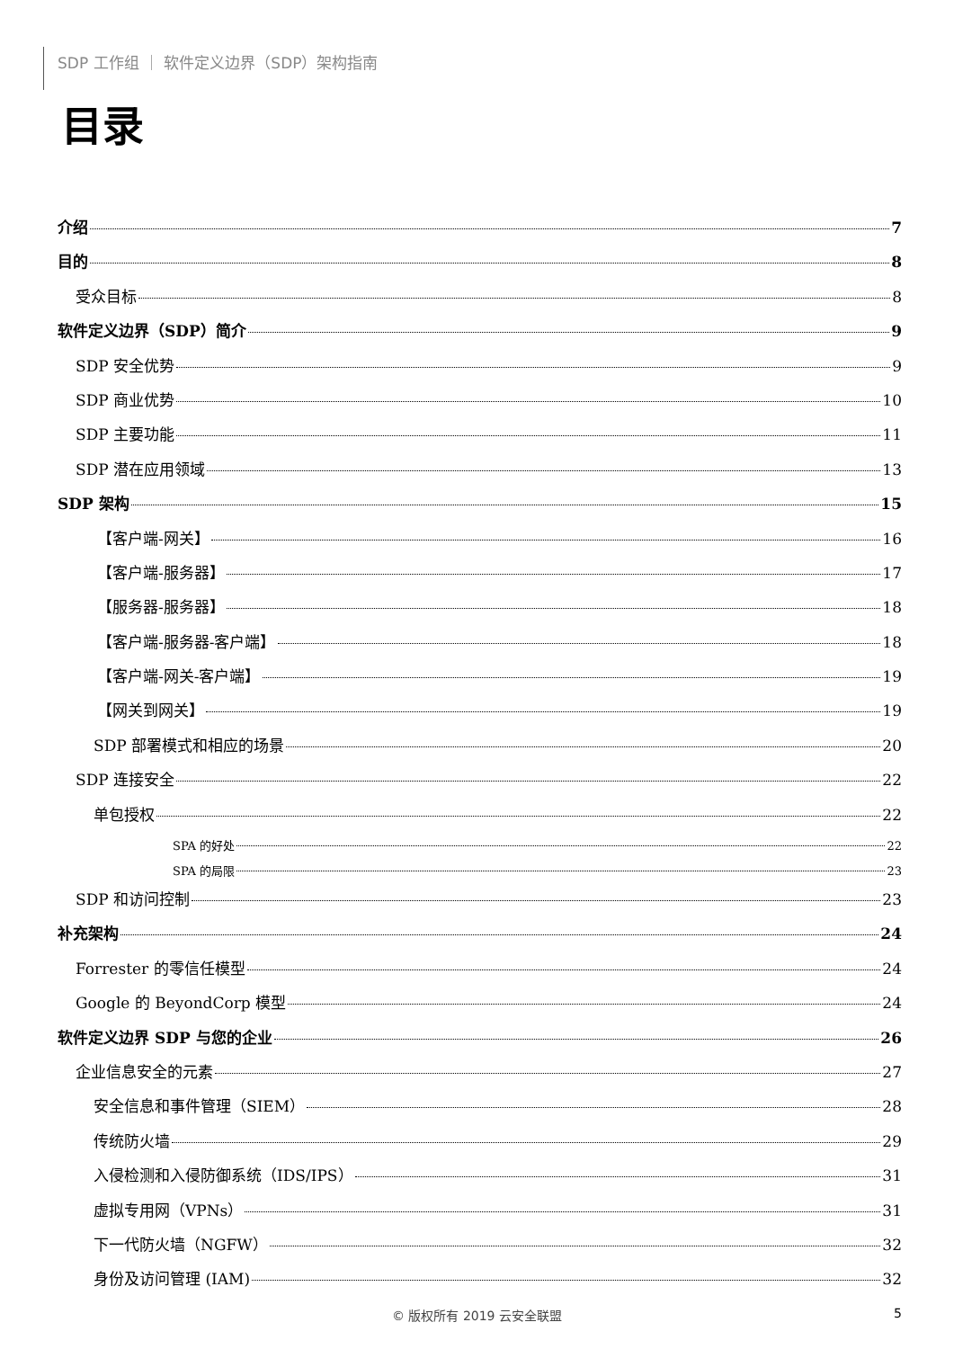SDP 工作组 ｜ 软件定义边界（SDP）架构指南
目录
介绍 7
目的 8
受众目标 8
软件定义边界（SDP）简介 9
SDP 安全优势 9
SDP 商业优势 10
SDP 主要功能 11
SDP 潜在应用领域 13
SDP 架构 15
【客户端-网关】 16
【客户端-服务器】 17
【服务器-服务器】 18
【客户端-服务器-客户端】 18
【客户端-网关-客户端】 19
【网关到网关】 19
SDP 部署模式和相应的场景 20
SDP 连接安全 22
单包授权 22
SPA 的好处 22
SPA 的局限 23
SDP 和访问控制 23
补充架构 24
Forrester 的零信任模型 24
Google 的 BeyondCorp 模型 24
软件定义边界 SDP 与您的企业 26
企业信息安全的元素 27
安全信息和事件管理（SIEM） 28
传统防火墙 29
入侵检测和入侵防御系统（IDS/IPS） 31
虚拟专用网（VPNs） 31
下一代防火墙（NGFW） 32
身份及访问管理 (IAM) 32
© 版权所有 2019 云安全联盟 5